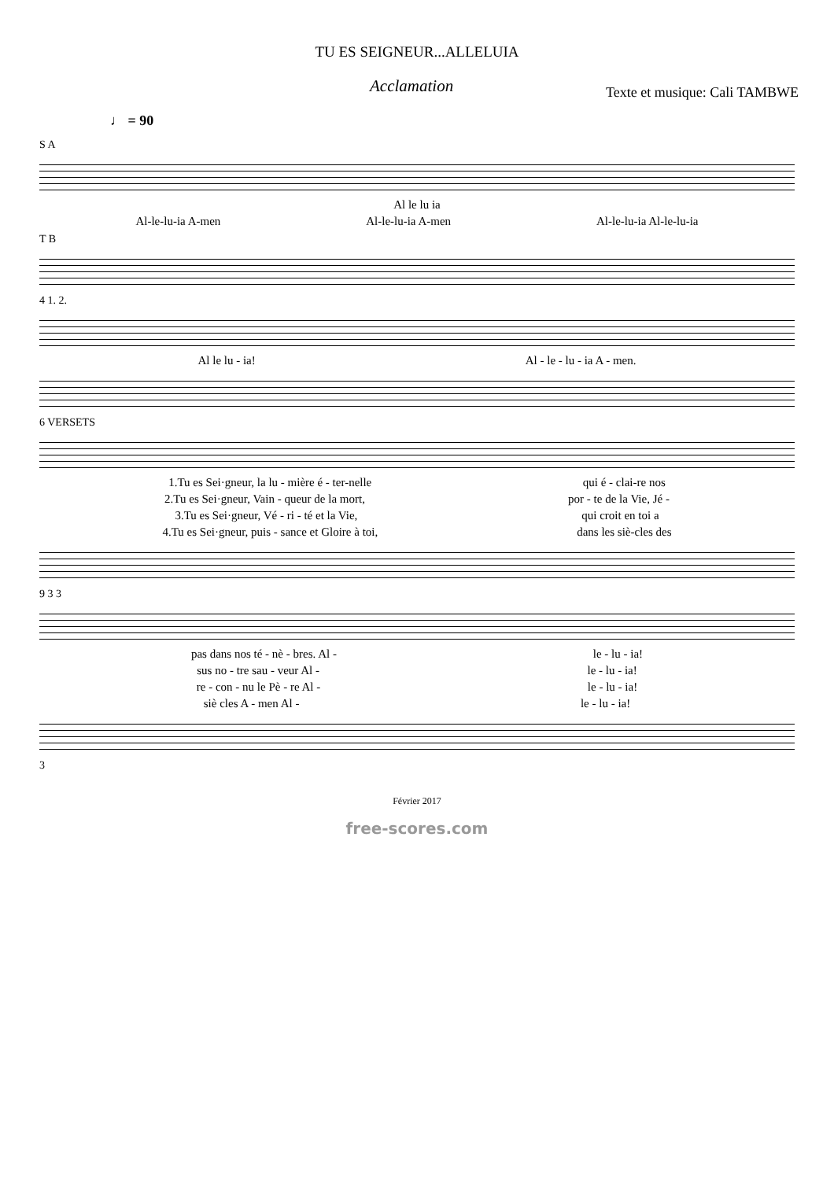TU ES SEIGNEUR...ALLELUIA
Acclamation Texte et musique: Cali TAMBWE
♩ = 90
S A
Al le lu ia
Al-le-lu-ia A-men Al-le-lu-ia A-men Al-le-lu-ia Al-le-lu-ia
T B
4 1. 2.
Al le lu - ia! Al - le - lu - ia A - men.
6 VERSETS
1.Tu es Sei·gneur, la lu - mière é - ter-nelle qui é - clai-re nos
2.Tu es Sei·gneur, Vain - queur de la mort, por - te de la Vie, Jé -
3.Tu es Sei·gneur, Vé - ri - té et la Vie, qui croit en toi a
4.Tu es Sei·gneur, puis - sance et Gloire à toi, dans les siè-cles des
9 3 3
pas dans nos té - nè - bres. Al - le - lu - ia!
sus no - tre sau - veur Al - le - lu - ia!
re - con - nu le Pè - re Al - le - lu - ia!
siè cles A - men Al - le - lu - ia!
3
Février 2017
free-scores.com